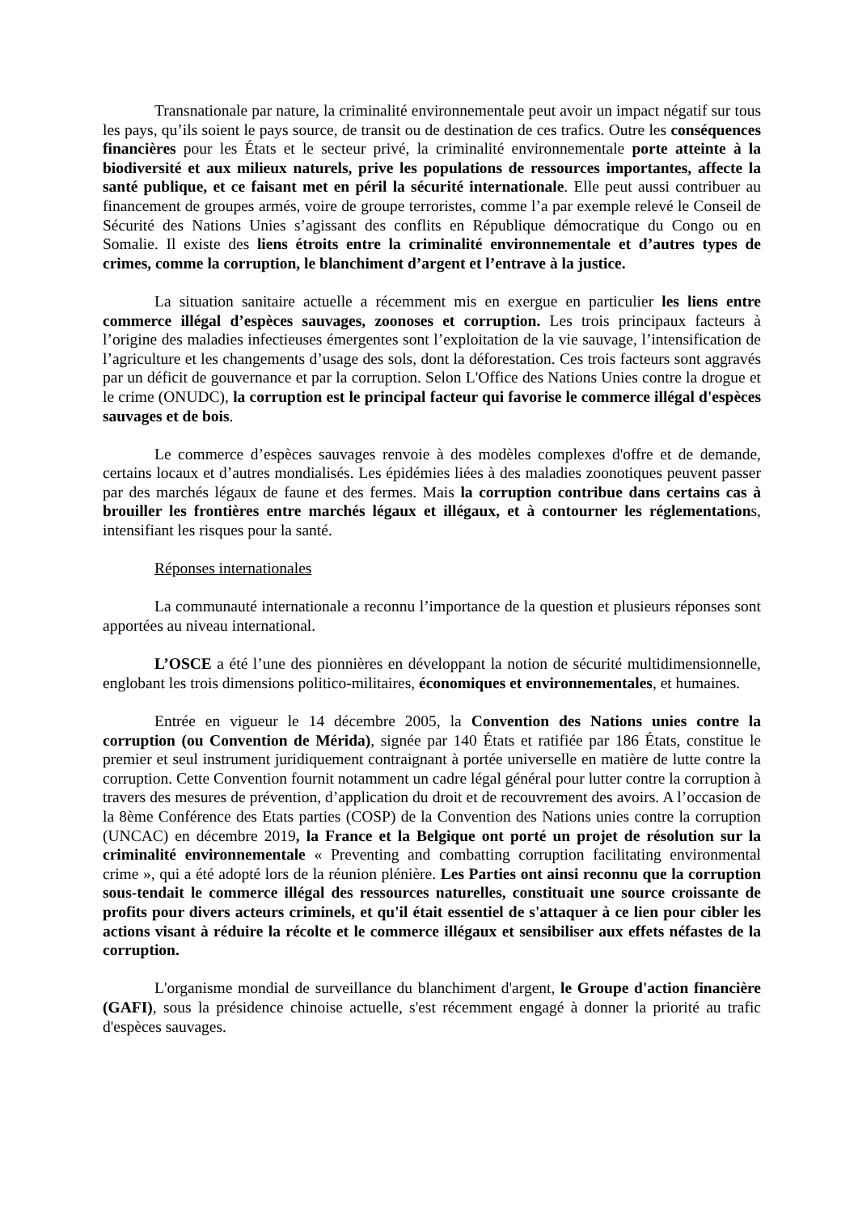Transnationale par nature, la criminalité environnementale peut avoir un impact négatif sur tous les pays, qu’ils soient le pays source, de transit ou de destination de ces trafics. Outre les conséquences financières pour les États et le secteur privé, la criminalité environnementale porte atteinte à la biodiversité et aux milieux naturels, prive les populations de ressources importantes, affecte la santé publique, et ce faisant met en péril la sécurité internationale. Elle peut aussi contribuer au financement de groupes armés, voire de groupe terroristes, comme l’a par exemple relevé le Conseil de Sécurité des Nations Unies s’agissant des conflits en République démocratique du Congo ou en Somalie. Il existe des liens étroits entre la criminalité environnementale et d’autres types de crimes, comme la corruption, le blanchiment d’argent et l’entrave à la justice.
La situation sanitaire actuelle a récemment mis en exergue en particulier les liens entre commerce illégal d’espèces sauvages, zoonoses et corruption. Les trois principaux facteurs à l’origine des maladies infectieuses émergentes sont l’exploitation de la vie sauvage, l’intensification de l’agriculture et les changements d’usage des sols, dont la déforestation. Ces trois facteurs sont aggravés par un déficit de gouvernance et par la corruption. Selon L'Office des Nations Unies contre la drogue et le crime (ONUDC), la corruption est le principal facteur qui favorise le commerce illégal d'espèces sauvages et de bois.
Le commerce d’espèces sauvages renvoie à des modèles complexes d'offre et de demande, certains locaux et d’autres mondialisés. Les épidémies liées à des maladies zoonotiques peuvent passer par des marchés légaux de faune et des fermes. Mais la corruption contribue dans certains cas à brouiller les frontières entre marchés légaux et illégaux, et à contourner les réglementations, intensifiant les risques pour la santé.
Réponses internationales
La communauté internationale a reconnu l’importance de la question et plusieurs réponses sont apportées au niveau international.
L’OSCE a été l’une des pionnières en développant la notion de sécurité multidimensionnelle, englobant les trois dimensions politico-militaires, économiques et environnementales, et humaines.
Entrée en vigueur le 14 décembre 2005, la Convention des Nations unies contre la corruption (ou Convention de Mérida), signée par 140 États et ratifiée par 186 États, constitue le premier et seul instrument juridiquement contraignant à portée universelle en matière de lutte contre la corruption. Cette Convention fournit notamment un cadre légal général pour lutter contre la corruption à travers des mesures de prévention, d’application du droit et de recouvrement des avoirs. A l’occasion de la 8ème Conférence des Etats parties (COSP) de la Convention des Nations unies contre la corruption (UNCAC) en décembre 2019, la France et la Belgique ont porté un projet de résolution sur la criminalité environnementale « Preventing and combatting corruption facilitating environmental crime », qui a été adopté lors de la réunion plénière. Les Parties ont ainsi reconnu que la corruption sous-tendait le commerce illégal des ressources naturelles, constituait une source croissante de profits pour divers acteurs criminels, et qu'il était essentiel de s'attaquer à ce lien pour cibler les actions visant à réduire la récolte et le commerce illégaux et sensibiliser aux effets néfastes de la corruption.
L'organisme mondial de surveillance du blanchiment d'argent, le Groupe d'action financière (GAFI), sous la présidence chinoise actuelle, s'est récemment engagé à donner la priorité au trafic d'espèces sauvages.